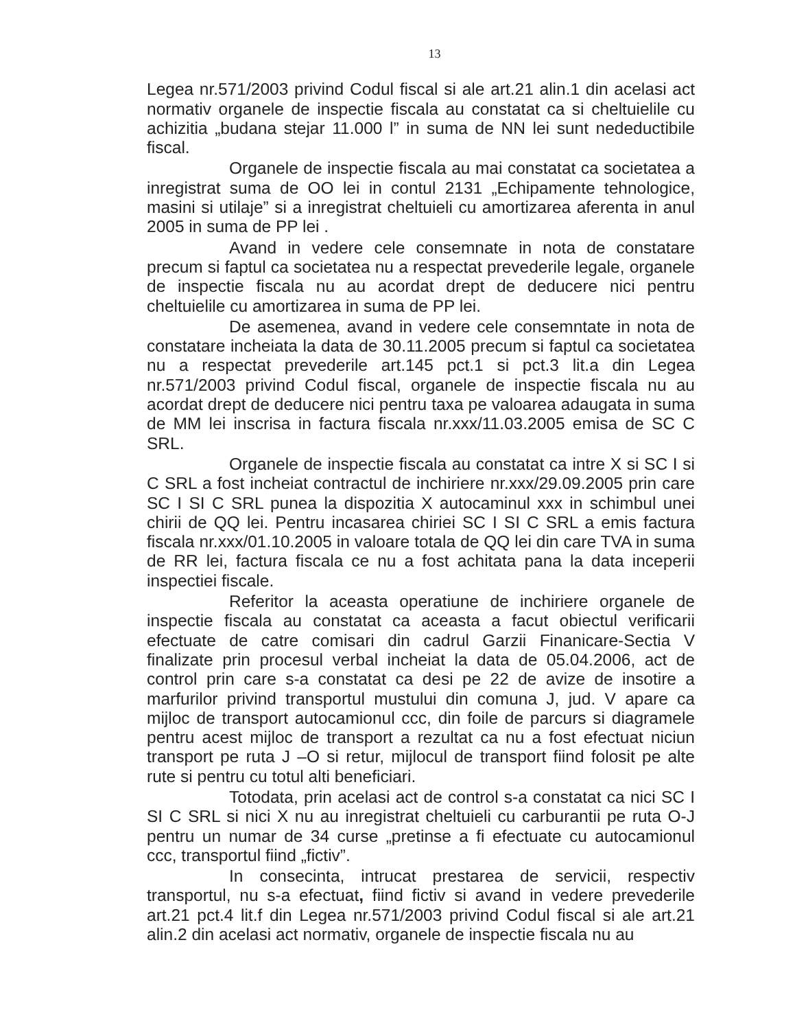13
Legea nr.571/2003 privind Codul fiscal si ale art.21 alin.1 din acelasi act normativ organele de inspectie fiscala au constatat ca si cheltuielile cu achizitia „budana stejar 11.000 l” in suma de NN lei sunt nedeductibile fiscal.
Organele de inspectie fiscala au mai constatat ca societatea a inregistrat suma de OO lei in contul 2131 „Echipamente tehnologice, masini si utilaje” si a inregistrat cheltuieli cu amortizarea aferenta in anul 2005 in suma de PP lei .
Avand in vedere cele consemnate in nota de constatare precum si faptul ca societatea nu a respectat prevederile legale, organele de inspectie fiscala nu au acordat drept de deducere nici pentru cheltuielile cu amortizarea in suma de PP lei.
De asemenea, avand in vedere cele consemntate in nota de constatare incheiata la data de 30.11.2005 precum si faptul ca societatea nu a respectat prevederile art.145 pct.1 si pct.3 lit.a din Legea nr.571/2003 privind Codul fiscal, organele de inspectie fiscala nu au acordat drept de deducere nici pentru taxa pe valoarea adaugata in suma de MM lei inscrisa in factura fiscala nr.xxx/11.03.2005 emisa de SC C SRL.
Organele de inspectie fiscala au constatat ca intre X si SC I si C SRL a fost incheiat contractul de inchiriere nr.xxx/29.09.2005 prin care SC I SI C SRL punea la dispozitia X autocaminul xxx in schimbul unei chirii de QQ lei. Pentru incasarea chiriei SC I SI C SRL a emis factura fiscala nr.xxx/01.10.2005 in valoare totala de QQ lei din care TVA in suma de RR lei, factura fiscala ce nu a fost achitata pana la data inceperii inspectiei fiscale.
Referitor la aceasta operatiune de inchiriere organele de inspectie fiscala au constatat ca aceasta a facut obiectul verificarii efectuate de catre comisari din cadrul Garzii Finanicare-Sectia V finalizate prin procesul verbal incheiat la data de 05.04.2006, act de control prin care s-a constatat ca desi pe 22 de avize de insotire a marfurilor privind transportul mustului din comuna J, jud. V apare ca mijloc de transport autocamionul ccc, din foile de parcurs si diagramele pentru acest mijloc de transport a rezultat ca nu a fost efectuat niciun transport pe ruta J –O si retur, mijlocul de transport fiind folosit pe alte rute si pentru cu totul alti beneficiari.
Totodata, prin acelasi act de control s-a constatat ca nici SC I SI C SRL si nici X nu au inregistrat cheltuieli cu carburantii pe ruta O-J pentru un numar de 34 curse „pretinse a fi efectuate cu autocamionul ccc, transportul fiind „fictiv”.
In consecinta, intrucat prestarea de servicii, respectiv transportul, nu s-a efectuat, fiind fictiv si avand in vedere prevederile art.21 pct.4 lit.f din Legea nr.571/2003 privind Codul fiscal si ale art.21 alin.2 din acelasi act normativ, organele de inspectie fiscala nu au